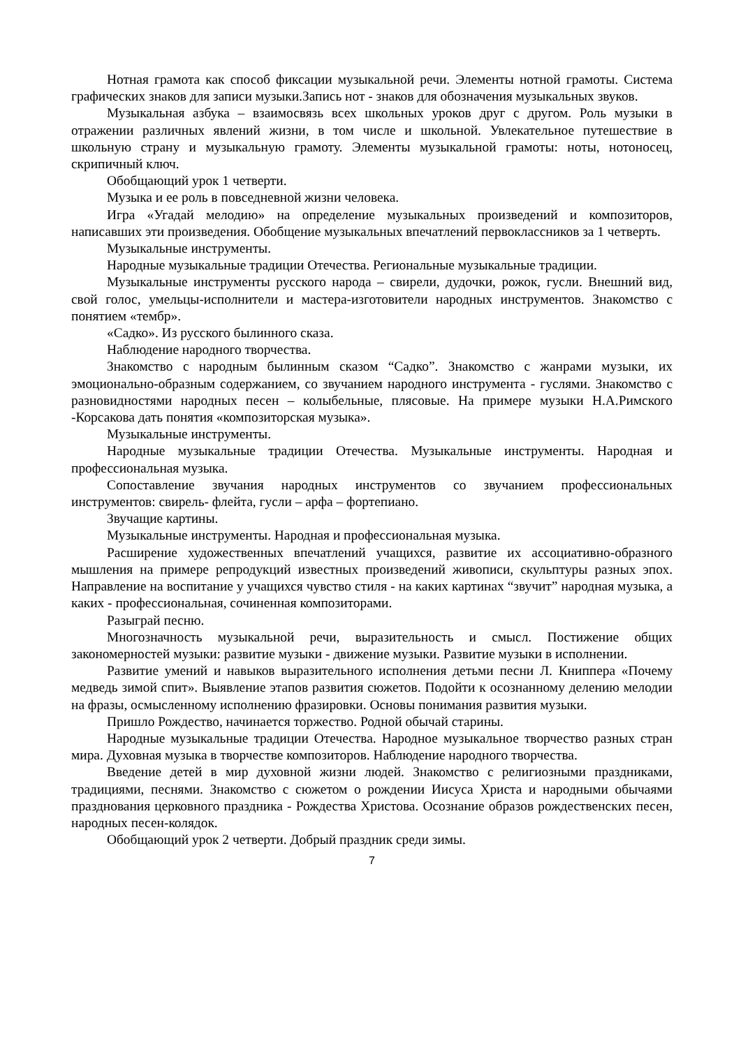Нотная грамота как способ фиксации музыкальной речи. Элементы нотной грамоты. Система графических знаков для записи музыки.Запись нот - знаков для обозначения музыкальных звуков.
Музыкальная азбука – взаимосвязь всех школьных уроков друг с другом. Роль музыки в отражении различных явлений жизни, в том числе и школьной. Увлекательное путешествие в школьную страну и музыкальную грамоту. Элементы музыкальной грамоты: ноты, нотоносец, скрипичный ключ.
Обобщающий урок 1 четверти.
Музыка и ее роль в повседневной жизни человека.
Игра «Угадай мелодию» на определение музыкальных произведений и композиторов, написавших эти произведения. Обобщение музыкальных впечатлений первоклассников за 1 четверть.
Музыкальные инструменты.
Народные музыкальные традиции Отечества. Региональные музыкальные традиции.
Музыкальные инструменты русского народа – свирели, дудочки, рожок, гусли. Внешний вид, свой голос, умельцы-исполнители и мастера-изготовители народных инструментов. Знакомство с понятием «тембр».
«Садко». Из русского былинного сказа.
Наблюдение народного творчества.
Знакомство с народным былинным сказом “Садко”. Знакомство с жанрами музыки, их эмоционально-образным содержанием, со звучанием народного инструмента - гуслями. Знакомство с разновидностями народных песен – колыбельные, плясовые. На примере музыки Н.А.Римского -Корсакова дать понятия «композиторская музыка».
Музыкальные инструменты.
Народные музыкальные традиции Отечества. Музыкальные инструменты. Народная и профессиональная музыка.
Сопоставление звучания народных инструментов со звучанием профессиональных инструментов: свирель- флейта, гусли – арфа – фортепиано.
Звучащие картины.
Музыкальные инструменты. Народная и профессиональная музыка.
Расширение художественных впечатлений учащихся, развитие их ассоциативно-образного мышления на примере репродукций известных произведений живописи, скульптуры разных эпох. Направление на воспитание у учащихся чувство стиля - на каких картинах “звучит” народная музыка, а каких - профессиональная, сочиненная композиторами.
Разыграй песню.
Многозначность музыкальной речи, выразительность и смысл. Постижение общих закономерностей музыки: развитие музыки - движение музыки. Развитие музыки в исполнении.
Развитие умений и навыков выразительного исполнения детьми песни Л. Книппера «Почему медведь зимой спит». Выявление этапов развития сюжетов. Подойти к осознанному делению мелодии на фразы, осмысленному исполнению фразировки. Основы понимания развития музыки.
Пришло Рождество, начинается торжество. Родной обычай старины.
Народные музыкальные традиции Отечества. Народное музыкальное творчество разных стран мира. Духовная музыка в творчестве композиторов. Наблюдение народного творчества.
Введение детей в мир духовной жизни людей. Знакомство с религиозными праздниками, традициями, песнями. Знакомство с сюжетом о рождении Иисуса Христа и народными обычаями празднования церковного праздника - Рождества Христова. Осознание образов рождественских песен, народных песен-колядок.
Обобщающий урок 2 четверти. Добрый праздник среди зимы.
7